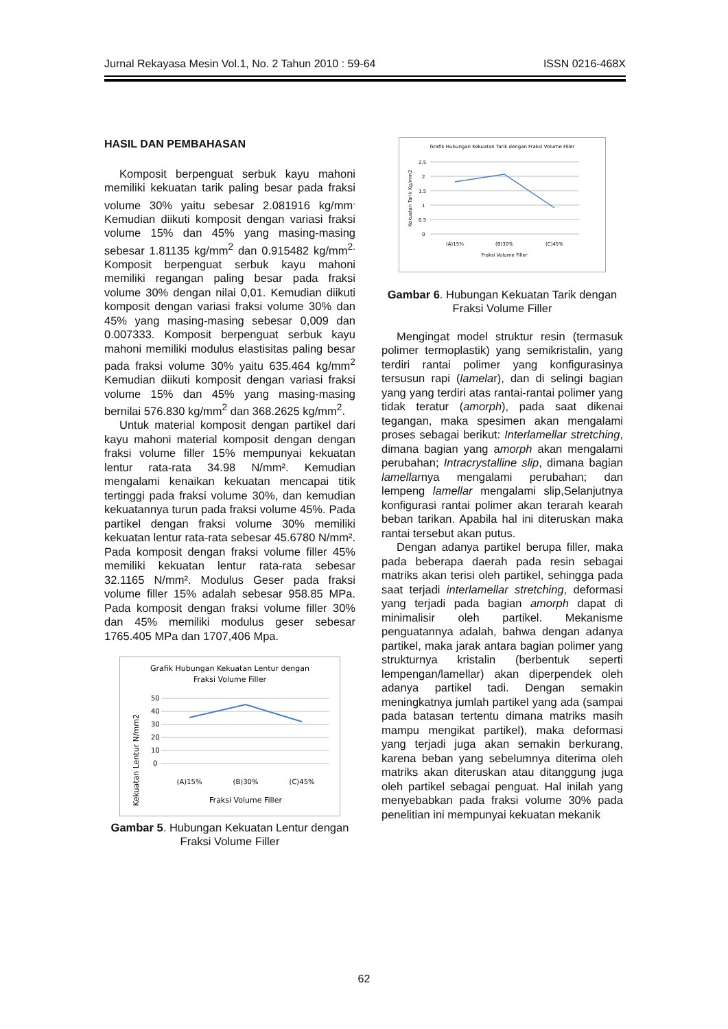Jurnal Rekayasa Mesin Vol.1, No. 2 Tahun 2010 : 59-64 ISSN 0216-468X
HASIL DAN PEMBAHASAN
Komposit berpenguat serbuk kayu mahoni memiliki kekuatan tarik paling besar pada fraksi volume 30% yaitu sebesar 2.081916 kg/mm<sup>.</sup> Kemudian diikuti komposit dengan variasi fraksi volume 15% dan 45% yang masing-masing sebesar 1.81135 kg/mm<sup>2</sup> dan 0.915482 kg/mm<sup>2.</sup> Komposit berpenguat serbuk kayu mahoni memiliki regangan paling besar pada fraksi volume 30% dengan nilai 0,01. Kemudian diikuti komposit dengan variasi fraksi volume 30% dan 45% yang masing-masing sebesar 0,009 dan 0.007333. Komposit berpenguat serbuk kayu mahoni memiliki modulus elastisitas paling besar pada fraksi volume 30% yaitu 635.464 kg/mm<sup>2</sup> Kemudian diikuti komposit dengan variasi fraksi volume 15% dan 45% yang masing-masing bernilai 576.830 kg/mm<sup>2</sup> dan 368.2625 kg/mm<sup>2</sup>.
Untuk material komposit dengan partikel dari kayu mahoni material komposit dengan dengan fraksi volume filler 15% mempunyai kekuatan lentur rata-rata 34.98 N/mm². Kemudian mengalami kenaikan kekuatan mencapai titik tertinggi pada fraksi volume 30%, dan kemudian kekuatannya turun pada fraksi volume 45%. Pada partikel dengan fraksi volume 30% memiliki kekuatan lentur rata-rata sebesar 45.6780 N/mm². Pada komposit dengan fraksi volume filler 45% memiliki kekuatan lentur rata-rata sebesar 32.1165 N/mm². Modulus Geser pada fraksi volume filler 15% adalah sebesar 958.85 MPa. Pada komposit dengan fraksi volume filler 30% dan 45% memiliki modulus geser sebesar 1765.405 MPa dan 1707,406 Mpa.
Grafik Hubungan Kekuatan Lentur dengan
Fraksi Volume Filler
50
40
30
20
10
0
(A)15%
(B)30%
(C)45%
Fraksi Volume Filler
Kekuatan Lentur N/mm2
Gambar 5. Hubungan Kekuatan Lentur dengan Fraksi Volume Filler
Grafik Hubungan Kekuatan Tarik dengan Fraksi Volume Filler
2.5
2
1.5
1
0.5
0
(A)15%
(B)30%
(C)45%
Fraksi Volume Filler
Kekuatan Tarik Kg/mm2
Gambar 6. Hubungan Kekuatan Tarik dengan Fraksi Volume Filler
Mengingat model struktur resin (termasuk polimer termoplastik) yang semikristalin, yang terdiri rantai polimer yang konfigurasinya tersusun rapi (lamelar), dan di selingi bagian yang yang terdiri atas rantai-rantai polimer yang tidak teratur (amorph), pada saat dikenai tegangan, maka spesimen akan mengalami proses sebagai berikut: Interlamellar stretching, dimana bagian yang amorph akan mengalami perubahan; Intracrystalline slip, dimana bagian lamellarnya mengalami perubahan; dan lempeng lamellar mengalami slip,Selanjutnya konfigurasi rantai polimer akan terarah kearah beban tarikan. Apabila hal ini diteruskan maka rantai tersebut akan putus.
Dengan adanya partikel berupa filler, maka pada beberapa daerah pada resin sebagai matriks akan terisi oleh partikel, sehingga pada saat terjadi interlamellar stretching, deformasi yang terjadi pada bagian amorph dapat di minimalisir oleh partikel. Mekanisme penguatannya adalah, bahwa dengan adanya partikel, maka jarak antara bagian polimer yang strukturnya kristalin (berbentuk seperti lempengan/lamellar) akan diperpendek oleh adanya partikel tadi. Dengan semakin meningkatnya jumlah partikel yang ada (sampai pada batasan tertentu dimana matriks masih mampu mengikat partikel), maka deformasi yang terjadi juga akan semakin berkurang, karena beban yang sebelumnya diterima oleh matriks akan diteruskan atau ditanggung juga oleh partikel sebagai penguat. Hal inilah yang menyebabkan pada fraksi volume 30% pada penelitian ini mempunyai kekuatan mekanik
62